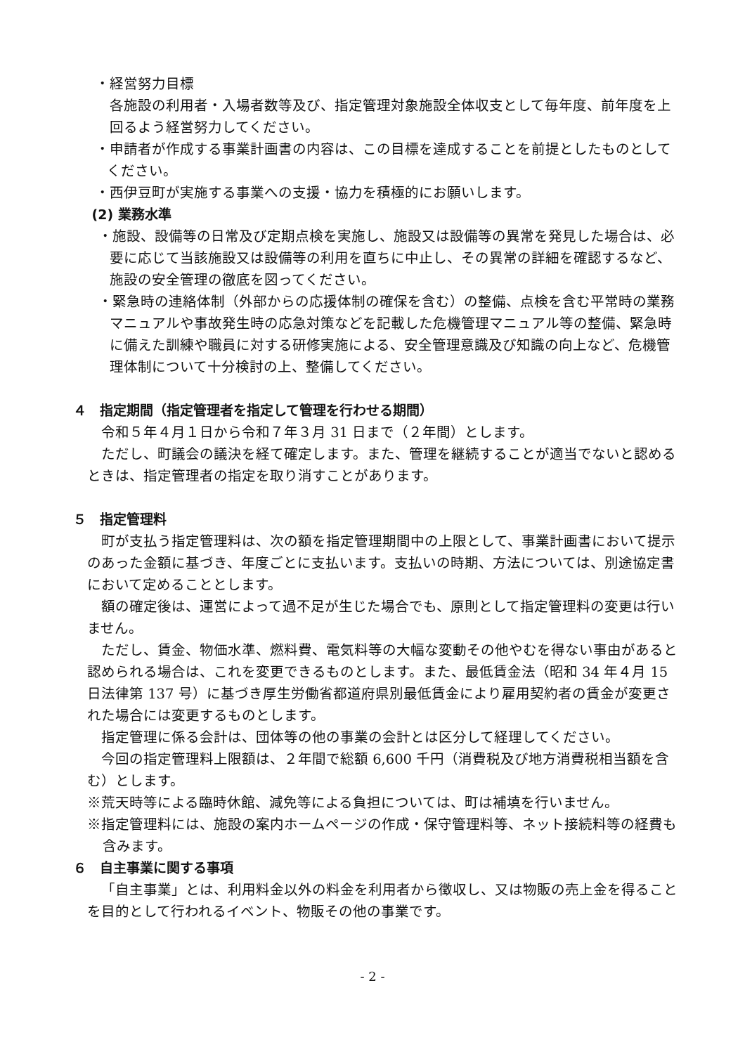・経営努力目標
各施設の利用者・入場者数等及び、指定管理対象施設全体収支として毎年度、前年度を上回るよう経営努力してください。
・申請者が作成する事業計画書の内容は、この目標を達成することを前提としたものとしてください。
・西伊豆町が実施する事業への支援・協力を積極的にお願いします。
(2) 業務水準
・施設、設備等の日常及び定期点検を実施し、施設又は設備等の異常を発見した場合は、必要に応じて当該施設又は設備等の利用を直ちに中止し、その異常の詳細を確認するなど、施設の安全管理の徹底を図ってください。
・緊急時の連絡体制（外部からの応援体制の確保を含む）の整備、点検を含む平常時の業務マニュアルや事故発生時の応急対策などを記載した危機管理マニュアル等の整備、緊急時に備えた訓練や職員に対する研修実施による、安全管理意識及び知識の向上など、危機管理体制について十分検討の上、整備してください。
４　指定期間（指定管理者を指定して管理を行わせる期間）
令和５年４月１日から令和７年３月 31 日まで（２年間）とします。
ただし、町議会の議決を経て確定します。また、管理を継続することが適当でないと認めるときは、指定管理者の指定を取り消すことがあります。
５　指定管理料
町が支払う指定管理料は、次の額を指定管理期間中の上限として、事業計画書において提示のあった金額に基づき、年度ごとに支払います。支払いの時期、方法については、別途協定書において定めることとします。
額の確定後は、運営によって過不足が生じた場合でも、原則として指定管理料の変更は行いません。
ただし、賃金、物価水準、燃料費、電気料等の大幅な変動その他やむを得ない事由があると認められる場合は、これを変更できるものとします。また、最低賃金法（昭和 34 年４月 15 日法律第 137 号）に基づき厚生労働省都道府県別最低賃金により雇用契約者の賃金が変更された場合には変更するものとします。
指定管理に係る会計は、団体等の他の事業の会計とは区分して経理してください。
今回の指定管理料上限額は、２年間で総額 6,600 千円（消費税及び地方消費税相当額を含む）とします。
※荒天時等による臨時休館、減免等による負担については、町は補填を行いません。
※指定管理料には、施設の案内ホームページの作成・保守管理料等、ネット接続料等の経費も含みます。
６　自主事業に関する事項
「自主事業」とは、利用料金以外の料金を利用者から徴収し、又は物販の売上金を得ることを目的として行われるイベント、物販その他の事業です。
- 2 -